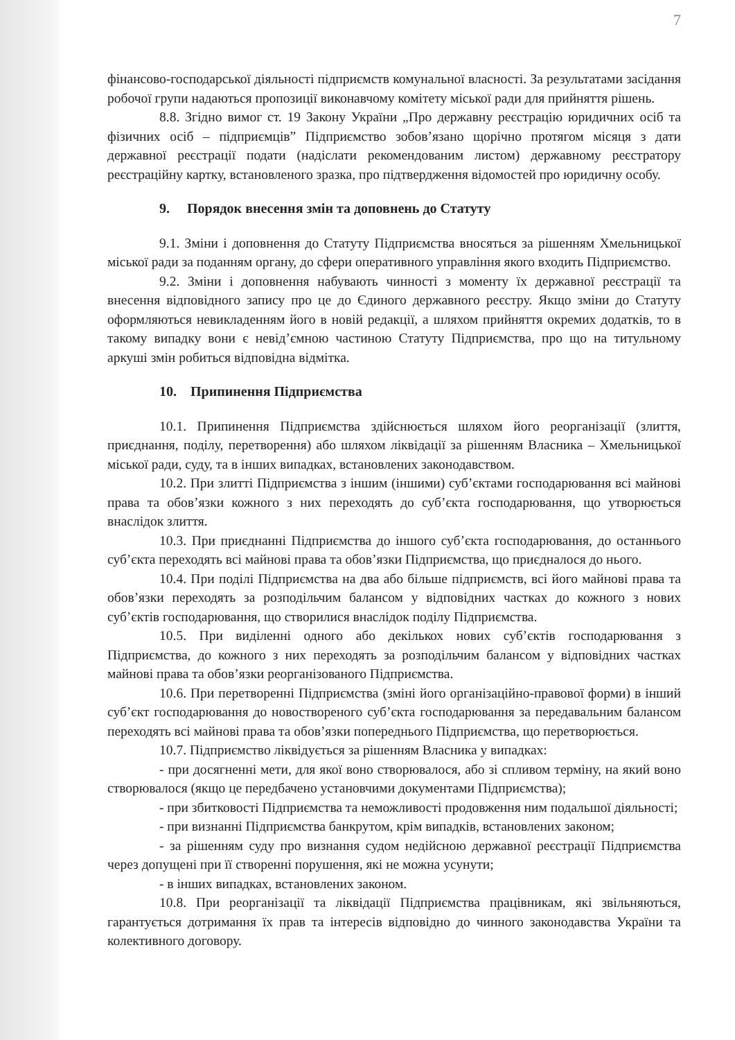7
фінансово-господарської діяльності підприємств комунальної власності. За результатами засідання робочої групи надаються пропозиції виконавчому комітету міської ради для прийняття рішень.
8.8. Згідно вимог ст. 19 Закону України „Про державну реєстрацію юридичних осіб та фізичних осіб – підприємців” Підприємство зобов’язано щорічно протягом місяця з дати державної реєстрації подати (надіслати рекомендованим листом) державному реєстратору реєстраційну картку, встановленого зразка, про підтвердження відомостей про юридичну особу.
9. Порядок внесення змін та доповнень до Статуту
9.1. Зміни і доповнення до Статуту Підприємства вносяться за рішенням Хмельницької міської ради за поданням органу, до сфери оперативного управління якого входить Підприємство.
9.2. Зміни і доповнення набувають чинності з моменту їх державної реєстрації та внесення відповідного запису про це до Єдиного державного реєстру. Якщо зміни до Статуту оформляються невикладенням його в новій редакції, а шляхом прийняття окремих додатків, то в такому випадку вони є невід’ємною частиною Статуту Підприємства, про що на титульному аркуші змін робиться відповідна відмітка.
10. Припинення Підприємства
10.1. Припинення Підприємства здійснюється шляхом його реорганізації (злиття, приєднання, поділу, перетворення) або шляхом ліквідації за рішенням Власника – Хмельницької міської ради, суду, та в інших випадках, встановлених законодавством.
10.2. При злитті Підприємства з іншим (іншими) суб’єктами господарювання всі майнові права та обов’язки кожного з них переходять до суб’єкта господарювання, що утворюється внаслідок злиття.
10.3. При приєднанні Підприємства до іншого суб’єкта господарювання, до останнього суб’єкта переходять всі майнові права та обов’язки Підприємства, що приєдналося до нього.
10.4. При поділі Підприємства на два або більше підприємств, всі його майнові права та обов’язки переходять за розподільчим балансом у відповідних частках до кожного з нових суб’єктів господарювання, що створилися внаслідок поділу Підприємства.
10.5. При виділенні одного або декількох нових суб’єктів господарювання з Підприємства, до кожного з них переходять за розподільчим балансом у відповідних частках майнові права та обов’язки реорганізованого Підприємства.
10.6. При перетворенні Підприємства (зміні його організаційно-правової форми) в інший суб’єкт господарювання до новоствореного суб’єкта господарювання за передавальним балансом переходять всі майнові права та обов’язки попереднього Підприємства, що перетворюється.
10.7. Підприємство ліквідується за рішенням Власника у випадках:
- при досягненні мети, для якої воно створювалося, або зі спливом терміну, на який воно створювалося (якщо це передбачено установчими документами Підприємства);
- при збитковості Підприємства та неможливості продовження ним подальшої діяльності;
- при визнанні Підприємства банкрутом, крім випадків, встановлених законом;
- за рішенням суду про визнання судом недійсною державної реєстрації Підприємства через допущені при її створенні порушення, які не можна усунути;
- в інших випадках, встановлених законом.
10.8. При реорганізації та ліквідації Підприємства працівникам, які звільняються, гарантується дотримання їх прав та інтересів відповідно до чинного законодавства України та колективного договору.